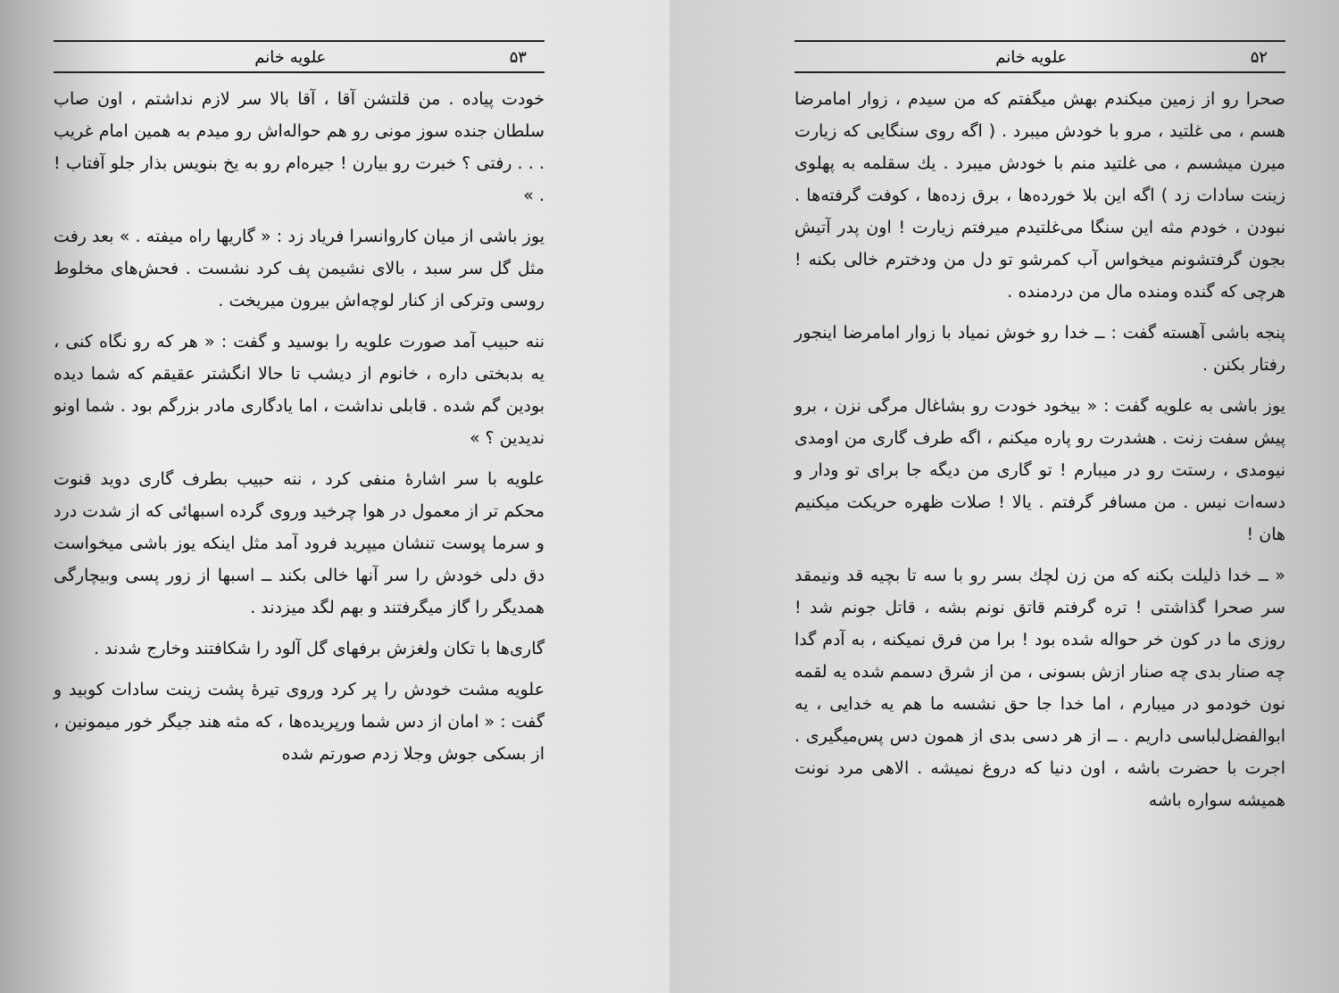۵۳ علویه خانم
خودت پیاده . من قلتشن آقا ، آقا بالا سر لازم نداشتم ، اون صاب سلطان جنده سوز مونی رو هم حواله‌اش رو میدم به همین امام غریب . . . رفتی ؟ خبرت رو بیارن ! جیره‌ام رو به یخ بنویس بذار جلو آفتاب ! . »
یوز باشی از میان کاروانسرا فریاد زد : « گاریها راه میفته . » بعد رفت مثل گل سر سبد ، بالای نشیمن پف کرد نشست . فحش‌های مخلوط روسی وترکی از کنار لوچه‌اش بیرون میریخت .
ننه حبیب آمد صورت علویه را بوسید و گفت : « هر که رو نگاه کنی ، یه بدبختی داره ، خانوم از دیشب تا حالا انگشتر عقیقم که شما دیده بودین گم شده . قابلی نداشت ، اما یادگاری مادر بزرگم بود . شما اونو ندیدین ؟ »
علویه با سر اشارهٔ منفی کرد ، ننه حبیب بطرف گاری دوید قنوت محکم تر از معمول در هوا چرخید وروی گرده اسبهائی که از شدت درد و سرما پوست تنشان میپرید فرود آمد مثل اینکه یوز باشی میخواست دق دلی خودش را سر آنها خالی بکند ــ اسبها از زور پسی وبیچارگی همدیگر را گاز میگرفتند و بهم لگد میزدند .
گاری‌ها با تکان ولغزش برفهای گل آلود را شکافتند وخارج شدند .
علویه مشت خودش را پر کرد وروی تیرهٔ پشت زینت سادات کوبید و گفت : « امان از دس شما ورپریده‌ها ، که مثه هند جیگر خور میمونین ، از بسکی جوش وجلا زدم صورتم شده
۵۲ علویه خانم
صحرا رو از زمین میکندم بهش میگفتم که من سیدم ، زوار امامرضا هسم ، می غلتید ، مرو با خودش میبرد . ( اگه روی سنگایی که زیارت میرن میشسم ، می غلتید منم با خودش میبرد . یك سقلمه به پهلوی زینت سادات زد ) اگه این بلا خورده‌ها ، برق زده‌ها ، کوفت گرفته‌ها . نبودن ، خودم مثه این سنگا می‌غلتیدم میرفتم زیارت ! اون پدر آتیش بجون گرفتشونم میخواس آب کمرشو تو دل من ودخترم خالی بکنه ! هرچی که گنده ومنده مال من دردمنده .
پنجه باشی آهسته گفت : ــ خدا رو خوش نمیاد با زوار امامرضا اینجور رفتار بکنن .
یوز باشی به علویه گفت : « بیخود خودت رو بشاغال مرگی نزن ، برو پیش سفت زنت . هشدرت رو پاره میکنم ، اگه طرف گاری من اومدی نیومدی ، رستت رو در میبارم ! تو گاری من دیگه جا برای تو ودار و دسه‌ات نیس . من مسافر گرفتم . یالا ! صلات ظهره حریکت میکنیم هان !
« ــ خدا ذلیلت بکنه که من زن لچك بسر رو با سه تا بچیه قد ونیمقد سر صحرا گذاشتی ! تره گرفتم قاتق نونم بشه ، قاتل جونم شد ! روزی ما در کون خر حواله شده بود ! برا من فرق نمیکنه ، به آدم گدا چه صنار بدی چه صنار ازش بسونی ، من از شرق دسمم شده یه لقمه نون خودمو در میبارم ، اما خدا جا حق نشسه ما هم یه خدایی ، یه ابوالفضل‌لباسی داریم . ــ از هر دسی بدی از همون دس پس‌میگیری . اجرت با حضرت باشه ، اون دنیا که دروغ نمیشه . الاهی مرد نونت همیشه سواره باشه